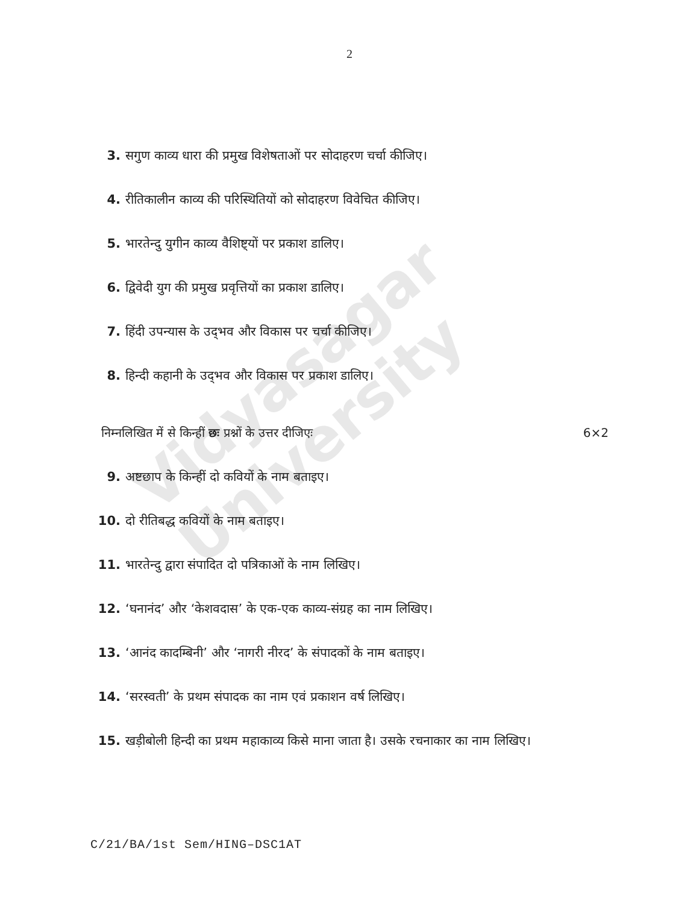Vidyasagar University
2
3. सगुण काव्य धारा की प्रमुख विशेषताओं पर सोदाहरण चर्चा कीजिए।
4. रीतिकालीन काव्य की परिस्थितियों को सोदाहरण विवेचित कीजिए।
5. भारतेन्दु युगीन काव्य वैशिष्ट्यों पर प्रकाश डालिए।
6. द्विवेदी युग की प्रमुख प्रवृत्तियों का प्रकाश डालिए।
7. हिंदी उपन्यास के उद्‌भव और विकास पर चर्चा कीजिए।
8. हिन्दी कहानी के उद्‌भव और विकास पर प्रकाश डालिए।
निम्नलिखित में से किन्हीं छः प्रश्नों के उत्तर दीजिएः 6×2
9. अष्टछाप के किन्हीं दो कवियों के नाम बताइए।
10. दो रीतिबद्ध कवियों के नाम बताइए।
11. भारतेन्दु द्वारा संपादित दो पत्रिकाओं के नाम लिखिए।
12. ‘घनानंद’ और ‘केशवदास’ के एक-एक काव्य-संग्रह का नाम लिखिए।
13. ‘आनंद कादम्बिनी’ और ‘नागरी नीरद’ के संपादकों के नाम बताइए।
14. ‘सरस्वती’ के प्रथम संपादक का नाम एवं प्रकाशन वर्ष लिखिए।
15. खड़ीबोली हिन्दी का प्रथम महाकाव्य किसे माना जाता है। उसके रचनाकार का नाम लिखिए।
C/21/BA/1st Sem/HING–DSC1AT